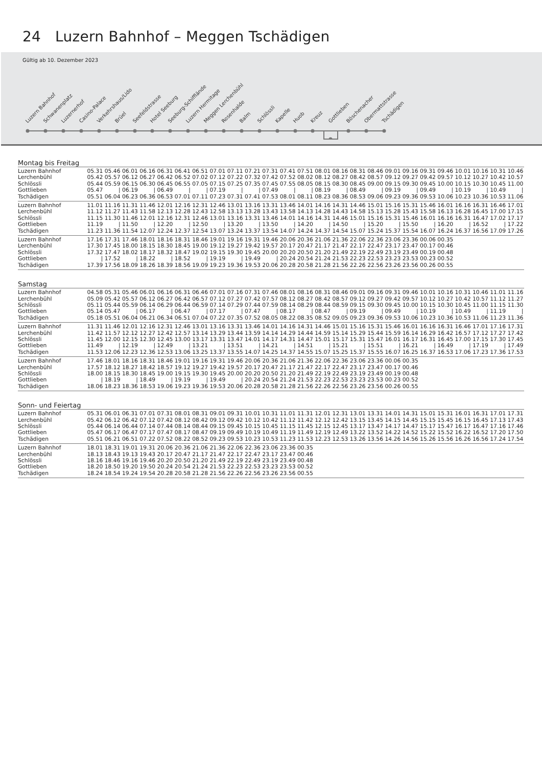24 Luzern Bahnhof – Meggen Tschädigen
Gültig ab 10. Dezember 2023
Luzern Bahnhof
Schwanenplatz
Luzernerhof
Casino-Palace
Verkehrshaus/Lido
Brüel
Seefeldstrasse
Hotel Seeburg
Seeburg-Schifflände
Luzern Hermitage
Meggen Lerchenbühl
Rosenhalde
Balm
Schlössli
Kapelle
Huob
Kreuz
Gottlieben
Böschenacher
Obermattstrasse
Tschädigen
Montag bis Freitag
| Luzern Bahnhof | 05.31 | 05.46 | 06.01 | 06.16 | 06.31 | 06.41 | 06.51 | 07.01 | 07.11 | 07.21 | 07.31 | 07.41 | 07.51 | 08.01 | 08.16 | 08.31 | 08.46 | 09.01 | 09.16 | 09.31 | 09.46 | 10.01 | 10.16 | 10.31 | 10.46 |
| Lerchenbühl | 05.42 | 05.57 | 06.12 | 06.27 | 06.42 | 06.52 | 07.02 | 07.12 | 07.22 | 07.32 | 07.42 | 07.52 | 08.02 | 08.12 | 08.27 | 08.42 | 08.57 | 09.12 | 09.27 | 09.42 | 09.57 | 10.12 | 10.27 | 10.42 | 10.57 |
| Schlössli | 05.44 | 05.59 | 06.15 | 06.30 | 06.45 | 06.55 | 07.05 | 07.15 | 07.25 | 07.35 | 07.45 | 07.55 | 08.05 | 08.15 | 08.30 | 08.45 | 09.00 | 09.15 | 09.30 | 09.45 | 10.00 | 10.15 | 10.30 | 10.45 | 11.00 |
| Gottlieben | 05.47 | / | 06.19 | / | 06.49 | / | / | 07.19 | / | / | 07.49 | / | / | 08.19 | / | 08.49 | / | 09.19 | / | 09.49 | / | 10.19 | / | 10.49 | / |
| Tschädigen | 05.51 | 06.04 | 06.23 | 06.36 | 06.53 | 07.01 | 07.11 | 07.23 | 07.31 | 07.41 | 07.53 | 08.01 | 08.11 | 08.23 | 08.36 | 08.53 | 09.06 | 09.23 | 09.36 | 09.53 | 10.06 | 10.23 | 10.36 | 10.53 | 11.06 |
| Luzern Bahnhof | 11.01 | 11.16 | 11.31 | 11.46 | 12.01 | 12.16 | 12.31 | 12.46 | 13.01 | 13.16 | 13.31 | 13.46 | 14.01 | 14.16 | 14.31 | 14.46 | 15.01 | 15.16 | 15.31 | 15.46 | 16.01 | 16.16 | 16.31 | 16.46 | 17.01 |
| Lerchenbühl | 11.12 | 11.27 | 11.43 | 11.58 | 12.13 | 12.28 | 12.43 | 12.58 | 13.13 | 13.28 | 13.43 | 13.58 | 14.13 | 14.28 | 14.43 | 14.58 | 15.13 | 15.28 | 15.43 | 15.58 | 16.13 | 16.28 | 16.45 | 17.00 | 17.15 |
| Schlössli | 11.15 | 11.30 | 11.46 | 12.01 | 12.16 | 12.31 | 12.46 | 13.01 | 13.16 | 13.31 | 13.46 | 14.01 | 14.16 | 14.31 | 14.46 | 15.01 | 15.16 | 15.31 | 15.46 | 16.01 | 16.16 | 16.31 | 16.47 | 17.02 | 17.17 |
| Gottlieben | 11.19 | / | 11.50 | / | 12.20 | / | 12.50 | / | 13.20 | / | 13.50 | / | 14.20 | / | 14.50 | / | 15.20 | / | 15.50 | / | 16.20 | / | 16.52 | / | 17.22 |
| Tschädigen | 11.23 | 11.36 | 11.54 | 12.07 | 12.24 | 12.37 | 12.54 | 13.07 | 13.24 | 13.37 | 13.54 | 14.07 | 14.24 | 14.37 | 14.54 | 15.07 | 15.24 | 15.37 | 15.54 | 16.07 | 16.24 | 16.37 | 16.56 | 17.09 | 17.26 |
| Luzern Bahnhof | 17.16 | 17.31 | 17.46 | 18.01 | 18.16 | 18.31 | 18.46 | 19.01 | 19.16 | 19.31 | 19.46 | 20.06 | 20.36 | 21.06 | 21.36 | 22.06 | 22.36 | 23.06 | 23.36 | 00.06 | 00.35 | | | | |
| Lerchenbühl | 17.30 | 17.45 | 18.00 | 18.15 | 18.30 | 18.45 | 19.00 | 19.12 | 19.27 | 19.42 | 19.57 | 20.17 | 20.47 | 21.17 | 21.47 | 22.17 | 22.47 | 23.17 | 23.47 | 00.17 | 00.46 | | | | |
| Schlössli | 17.32 | 17.47 | 18.02 | 18.17 | 18.32 | 18.47 | 19.02 | 19.15 | 19.30 | 19.45 | 20.00 | 20.20 | 20.50 | 21.20 | 21.49 | 22.19 | 22.49 | 23.19 | 23.49 | 00.19 | 00.48 | | | | |
| Gottlieben | / | 17.52 | / | 18.22 | / | 18.52 | / | 19.19 | / | 19.49 | / | 20.24 | 20.54 | 21.24 | 21.53 | 22.23 | 22.53 | 23.23 | 23.53 | 00.23 | 00.52 | | | | |
| Tschädigen | 17.39 | 17.56 | 18.09 | 18.26 | 18.39 | 18.56 | 19.09 | 19.23 | 19.36 | 19.53 | 20.06 | 20.28 | 20.58 | 21.28 | 21.56 | 22.26 | 22.56 | 23.26 | 23.56 | 00.26 | 00.55 | | | | |
Samstag
| Luzern Bahnhof | 04.58 | 05.31 | 05.46 | 06.01 | 06.16 | 06.31 | 06.46 | 07.01 | 07.16 | 07.31 | 07.46 | 08.01 | 08.16 | 08.31 | 08.46 | 09.01 | 09.16 | 09.31 | 09.46 | 10.01 | 10.16 | 10.31 | 10.46 | 11.01 | 11.16 |
| Lerchenbühl | 05.09 | 05.42 | 05.57 | 06.12 | 06.27 | 06.42 | 06.57 | 07.12 | 07.27 | 07.42 | 07.57 | 08.12 | 08.27 | 08.42 | 08.57 | 09.12 | 09.27 | 09.42 | 09.57 | 10.12 | 10.27 | 10.42 | 10.57 | 11.12 | 11.27 |
| Schlössli | 05.11 | 05.44 | 05.59 | 06.14 | 06.29 | 06.44 | 06.59 | 07.14 | 07.29 | 07.44 | 07.59 | 08.14 | 08.29 | 08.44 | 08.59 | 09.15 | 09.30 | 09.45 | 10.00 | 10.15 | 10.30 | 10.45 | 11.00 | 11.15 | 11.30 |
| Gottlieben | 05.14 | 05.47 | / | 06.17 | / | 06.47 | / | 07.17 | / | 07.47 | / | 08.17 | / | 08.47 | / | 09.19 | / | 09.49 | / | 10.19 | / | 10.49 | / | 11.19 | / |
| Tschädigen | 05.18 | 05.51 | 06.04 | 06.21 | 06.34 | 06.51 | 07.04 | 07.22 | 07.35 | 07.52 | 08.05 | 08.22 | 08.35 | 08.52 | 09.05 | 09.23 | 09.36 | 09.53 | 10.06 | 10.23 | 10.36 | 10.53 | 11.06 | 11.23 | 11.36 |
| Luzern Bahnhof | 11.31 | 11.46 | 12.01 | 12.16 | 12.31 | 12.46 | 13.01 | 13.16 | 13.31 | 13.46 | 14.01 | 14.16 | 14.31 | 14.46 | 15.01 | 15.16 | 15.31 | 15.46 | 16.01 | 16.16 | 16.31 | 16.46 | 17.01 | 17.16 | 17.31 |
| Lerchenbühl | 11.42 | 11.57 | 12.12 | 12.27 | 12.42 | 12.57 | 13.14 | 13.29 | 13.44 | 13.59 | 14.14 | 14.29 | 14.44 | 14.59 | 15.14 | 15.29 | 15.44 | 15.59 | 16.14 | 16.29 | 16.42 | 16.57 | 17.12 | 17.27 | 17.42 |
| Schlössli | 11.45 | 12.00 | 12.15 | 12.30 | 12.45 | 13.00 | 13.17 | 13.31 | 13.47 | 14.01 | 14.17 | 14.31 | 14.47 | 15.01 | 15.17 | 15.31 | 15.47 | 16.01 | 16.17 | 16.31 | 16.45 | 17.00 | 17.15 | 17.30 | 17.45 |
| Gottlieben | 11.49 | / | 12.19 | / | 12.49 | / | 13.21 | / | 13.51 | / | 14.21 | / | 14.51 | / | 15.21 | / | 15.51 | / | 16.21 | / | 16.49 | / | 17.19 | / | 17.49 |
| Tschädigen | 11.53 | 12.06 | 12.23 | 12.36 | 12.53 | 13.06 | 13.25 | 13.37 | 13.55 | 14.07 | 14.25 | 14.37 | 14.55 | 15.07 | 15.25 | 15.37 | 15.55 | 16.07 | 16.25 | 16.37 | 16.53 | 17.06 | 17.23 | 17.36 | 17.53 |
| Luzern Bahnhof | 17.46 | 18.01 | 18.16 | 18.31 | 18.46 | 19.01 | 19.16 | 19.31 | 19.46 | 20.06 | 20.36 | 21.06 | 21.36 | 22.06 | 22.36 | 23.06 | 23.36 | 00.06 | 00.35 | | | | | | |
| Lerchenbühl | 17.57 | 18.12 | 18.27 | 18.42 | 18.57 | 19.12 | 19.27 | 19.42 | 19.57 | 20.17 | 20.47 | 21.17 | 21.47 | 22.17 | 22.47 | 23.17 | 23.47 | 00.17 | 00.46 | | | | | | |
| Schlössli | 18.00 | 18.15 | 18.30 | 18.45 | 19.00 | 19.15 | 19.30 | 19.45 | 20.00 | 20.20 | 20.50 | 21.20 | 21.49 | 22.19 | 22.49 | 23.19 | 23.49 | 00.19 | 00.48 | | | | | | |
| Gottlieben | / | 18.19 | / | 18.49 | / | 19.19 | / | 19.49 | / | 20.24 | 20.54 | 21.24 | 21.53 | 22.23 | 22.53 | 23.23 | 23.53 | 00.23 | 00.52 | | | | | | |
| Tschädigen | 18.06 | 18.23 | 18.36 | 18.53 | 19.06 | 19.23 | 19.36 | 19.53 | 20.06 | 20.28 | 20.58 | 21.28 | 21.56 | 22.26 | 22.56 | 23.26 | 23.56 | 00.26 | 00.55 | | | | | | |
Sonn- und Feiertag
| Luzern Bahnhof | 05.31 | 06.01 | 06.31 | 07.01 | 07.31 | 08.01 | 08.31 | 09.01 | 09.31 | 10.01 | 10.31 | 11.01 | 11.31 | 12.01 | 12.31 | 13.01 | 13.31 | 14.01 | 14.31 | 15.01 | 15.31 | 16.01 | 16.31 | 17.01 | 17.31 |
| Lerchenbühl | 05.42 | 06.12 | 06.42 | 07.12 | 07.42 | 08.12 | 08.42 | 09.12 | 09.42 | 10.12 | 10.42 | 11.12 | 11.42 | 12.12 | 12.42 | 13.15 | 13.45 | 14.15 | 14.45 | 15.15 | 15.45 | 16.15 | 16.45 | 17.13 | 17.43 |
| Schlössli | 05.44 | 06.14 | 06.44 | 07.14 | 07.44 | 08.14 | 08.44 | 09.15 | 09.45 | 10.15 | 10.45 | 11.15 | 11.45 | 12.15 | 12.45 | 13.17 | 13.47 | 14.17 | 14.47 | 15.17 | 15.47 | 16.17 | 16.47 | 17.16 | 17.46 |
| Gottlieben | 05.47 | 06.17 | 06.47 | 07.17 | 07.47 | 08.17 | 08.47 | 09.19 | 09.49 | 10.19 | 10.49 | 11.19 | 11.49 | 12.19 | 12.49 | 13.22 | 13.52 | 14.22 | 14.52 | 15.22 | 15.52 | 16.22 | 16.52 | 17.20 | 17.50 |
| Tschädigen | 05.51 | 06.21 | 06.51 | 07.22 | 07.52 | 08.22 | 08.52 | 09.23 | 09.53 | 10.23 | 10.53 | 11.23 | 11.53 | 12.23 | 12.53 | 13.26 | 13.56 | 14.26 | 14.56 | 15.26 | 15.56 | 16.26 | 16.56 | 17.24 | 17.54 |
| Luzern Bahnhof | 18.01 | 18.31 | 19.01 | 19.31 | 20.06 | 20.36 | 21.06 | 21.36 | 22.06 | 22.36 | 23.06 | 23.36 | 00.35 | | | | | | | | | | | | |
| Lerchenbühl | 18.13 | 18.43 | 19.13 | 19.43 | 20.17 | 20.47 | 21.17 | 21.47 | 22.17 | 22.47 | 23.17 | 23.47 | 00.46 | | | | | | | | | | | | |
| Schlössli | 18.16 | 18.46 | 19.16 | 19.46 | 20.20 | 20.50 | 21.20 | 21.49 | 22.19 | 22.49 | 23.19 | 23.49 | 00.48 | | | | | | | | | | | | |
| Gottlieben | 18.20 | 18.50 | 19.20 | 19.50 | 20.24 | 20.54 | 21.24 | 21.53 | 22.23 | 22.53 | 23.23 | 23.53 | 00.52 | | | | | | | | | | | | |
| Tschädigen | 18.24 | 18.54 | 19.24 | 19.54 | 20.28 | 20.58 | 21.28 | 21.56 | 22.26 | 22.56 | 23.26 | 23.56 | 00.55 | | | | | | | | | | | | |